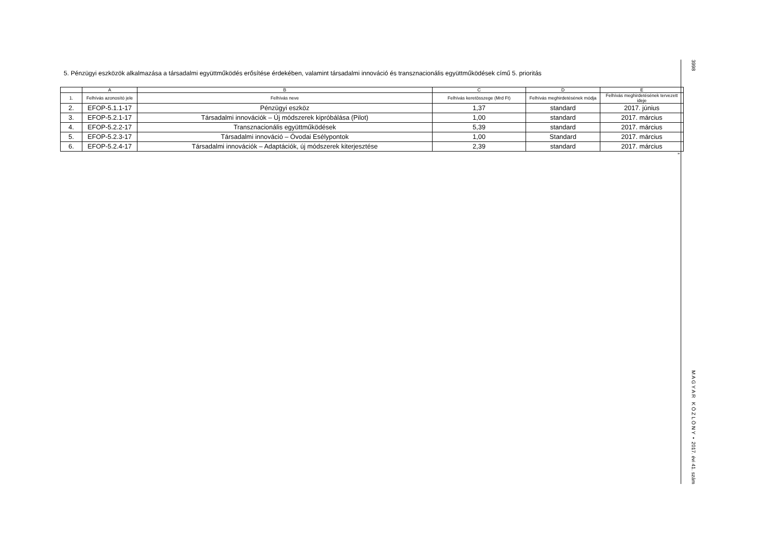5. Pénzügyi eszközök alkalmazása a társadalmi együttműködés erősítése érdekében, valamint társadalmi innováció és transznacionális együttműködések című 5. prioritás
| | A | B | C | D | E |
| 1. | Felhívás azonosító jele | Felhívás neve | Felhívás keretösszege (Mrd Ft) | Felhívás meghirdetésének módja | Felhívás meghirdetésének tervezett ideje |
| 2. | EFOP-5.1.1-17 | Pénzügyi eszköz | 1,37 | standard | 2017. június |
| 3. | EFOP-5.2.1-17 | Társadalmi innovációk – Új módszerek kipróbálása (Pilot) | 1,00 | standard | 2017. március |
| 4. | EFOP-5.2.2-17 | Transznacionális együttműködések | 5,39 | standard | 2017. március |
| 5. | EFOP-5.2.3-17 | Társadalmi innováció – Óvodai Esélypontok | 1,00 | Standard | 2017. március |
| 6. | EFOP-5.2.4-17 | Társadalmi innovációk – Adaptációk, új módszerek kiterjesztése | 2,39 | standard | 2017. március |
”
3998 M A G Y A R K Ö Z L Ö N Y • 2017. évi 41. szám